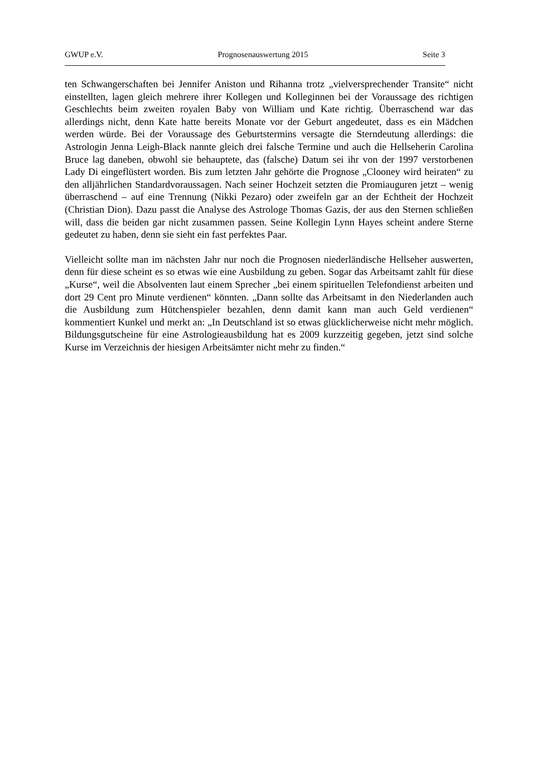GWUP e.V. Prognosenauswertung 2015 Seite 3
ten Schwangerschaften bei Jennifer Aniston und Rihanna trotz „vielversprechender Transite“ nicht einstellten, lagen gleich mehrere ihrer Kollegen und Kolleginnen bei der Voraussage des richtigen Geschlechts beim zweiten royalen Baby von William und Kate richtig. Überraschend war das allerdings nicht, denn Kate hatte bereits Monate vor der Geburt angedeutet, dass es ein Mädchen werden würde. Bei der Voraussage des Geburtstermins versagte die Sterndeutung allerdings: die Astrologin Jenna Leigh-Black nannte gleich drei falsche Termine und auch die Hellseherin Carolina Bruce lag daneben, obwohl sie behauptete, das (falsche) Datum sei ihr von der 1997 verstorbenen Lady Di eingeflüstert worden. Bis zum letzten Jahr gehörte die Prognose „Clooney wird heiraten“ zu den alljährlichen Standardvoraussagen. Nach seiner Hochzeit setzten die Promiauguren jetzt – wenig überraschend – auf eine Trennung (Nikki Pezaro) oder zweifeln gar an der Echtheit der Hochzeit (Christian Dion). Dazu passt die Analyse des Astrologe Thomas Gazis, der aus den Sternen schließen will, dass die beiden gar nicht zusammen passen. Seine Kollegin Lynn Hayes scheint andere Sterne gedeutet zu haben, denn sie sieht ein fast perfektes Paar.
Vielleicht sollte man im nächsten Jahr nur noch die Prognosen niederländische Hellseher auswerten, denn für diese scheint es so etwas wie eine Ausbildung zu geben. Sogar das Arbeitsamt zahlt für diese „Kurse“, weil die Absolventen laut einem Sprecher „bei einem spirituellen Telefondienst arbeiten und dort 29 Cent pro Minute verdienen“ könnten. „Dann sollte das Arbeitsamt in den Niederlanden auch die Ausbildung zum Hütchenspieler bezahlen, denn damit kann man auch Geld verdienen“ kommentiert Kunkel und merkt an: „In Deutschland ist so etwas glücklicherweise nicht mehr möglich. Bildungsgutscheine für eine Astrologieausbildung hat es 2009 kurzzeitig gegeben, jetzt sind solche Kurse im Verzeichnis der hiesigen Arbeitsämter nicht mehr zu finden.“